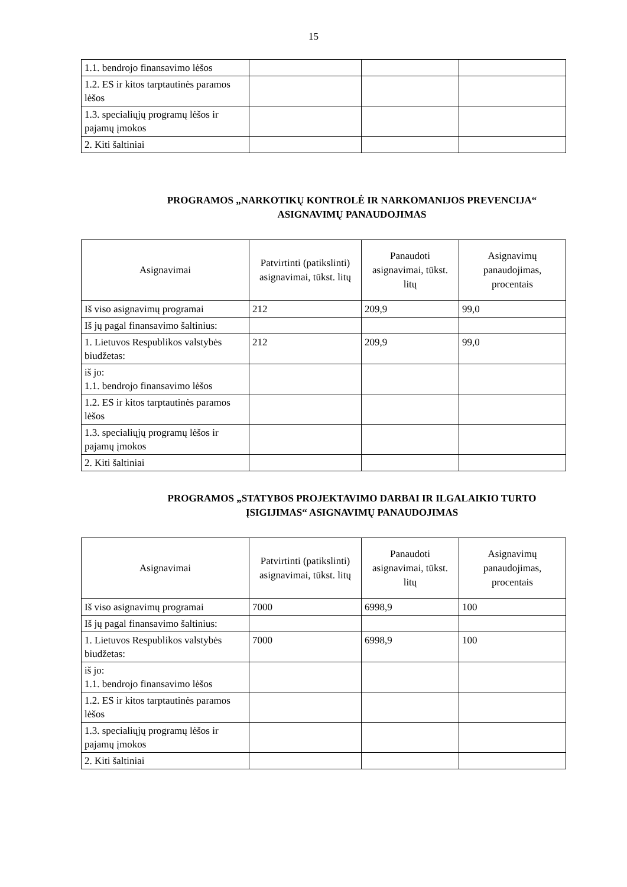15
| 1.1. bendrojo finansavimo lėšos | | | |
| 1.2. ES ir kitos tarptautinės paramos lėšos | | | |
| 1.3. specialiųjų programų lėšos ir pajamų įmokos | | | |
| 2. Kiti šaltiniai | | | |
PROGRAMOS „NARKOTIKŲ KONTROLĖ IR NARKOMANIJOS PREVENCIJA“
ASIGNAVIMŲ PANAUDOJIMAS
| Asignavimai | Patvirtinti (patikslinti) asignavimai, tūkst. litų | Panaudoti asignavimai, tūkst. litų | Asignavimų panaudojimas, procentais |
| --- | --- | --- | --- |
| Iš viso asignavimų programai | 212 | 209,9 | 99,0 |
| Iš jų pagal finansavimo šaltinius: | | | |
| 1. Lietuvos Respublikos valstybės biudžetas: | 212 | 209,9 | 99,0 |
| iš jo: 1.1. bendrojo finansavimo lėšos | | | |
| 1.2. ES ir kitos tarptautinės paramos lėšos | | | |
| 1.3. specialiųjų programų lėšos ir pajamų įmokos | | | |
| 2. Kiti šaltiniai | | | |
PROGRAMOS „STATYBOS PROJEKTAVIMO DARBAI IR ILGALAIKIO TURTO
ĮSIGIJIMAS“ ASIGNAVIMŲ PANAUDOJIMAS
| Asignavimai | Patvirtinti (patikslinti) asignavimai, tūkst. litų | Panaudoti asignavimai, tūkst. litų | Asignavimų panaudojimas, procentais |
| --- | --- | --- | --- |
| Iš viso asignavimų programai | 7000 | 6998,9 | 100 |
| Iš jų pagal finansavimo šaltinius: | | | |
| 1. Lietuvos Respublikos valstybės biudžetas: | 7000 | 6998,9 | 100 |
| iš jo: 1.1. bendrojo finansavimo lėšos | | | |
| 1.2. ES ir kitos tarptautinės paramos lėšos | | | |
| 1.3. specialiųjų programų lėšos ir pajamų įmokos | | | |
| 2. Kiti šaltiniai | | | |